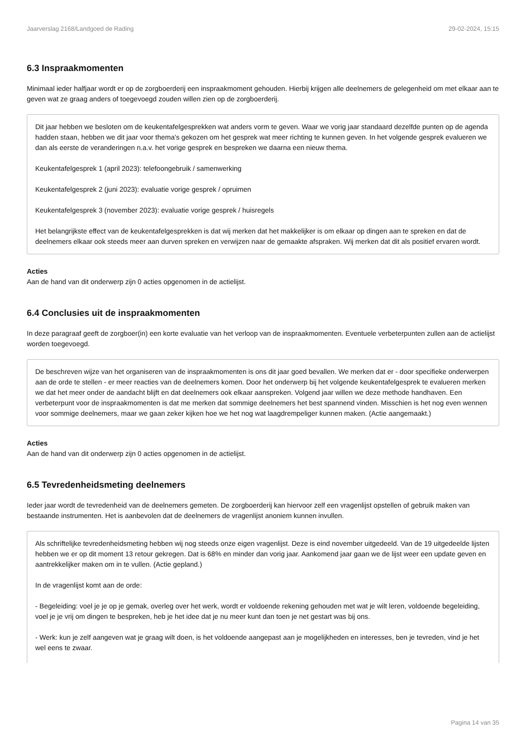Jaarverslag 2168/Landgoed de Rading 29-02-2024, 15:15
6.3 Inspraakmomenten
Minimaal ieder halfjaar wordt er op de zorgboerderij een inspraakmoment gehouden. Hierbij krijgen alle deelnemers de gelegenheid om met elkaar aan te geven wat ze graag anders of toegevoegd zouden willen zien op de zorgboerderij.
Dit jaar hebben we besloten om de keukentafelgesprekken wat anders vorm te geven. Waar we vorig jaar standaard dezelfde punten op de agenda hadden staan, hebben we dit jaar voor thema's gekozen om het gesprek wat meer richting te kunnen geven. In het volgende gesprek evalueren we dan als eerste de veranderingen n.a.v. het vorige gesprek en bespreken we daarna een nieuw thema.
Keukentafelgesprek 1 (april 2023): telefoongebruik / samenwerking
Keukentafelgesprek 2 (juni 2023): evaluatie vorige gesprek / opruimen
Keukentafelgesprek 3 (november 2023): evaluatie vorige gesprek / huisregels
Het belangrijkste effect van de keukentafelgesprekken is dat wij merken dat het makkelijker is om elkaar op dingen aan te spreken en dat de deelnemers elkaar ook steeds meer aan durven spreken en verwijzen naar de gemaakte afspraken. Wij merken dat dit als positief ervaren wordt.
Acties
Aan de hand van dit onderwerp zijn 0 acties opgenomen in de actielijst.
6.4 Conclusies uit de inspraakmomenten
In deze paragraaf geeft de zorgboer(in) een korte evaluatie van het verloop van de inspraakmomenten. Eventuele verbeterpunten zullen aan de actielijst worden toegevoegd.
De beschreven wijze van het organiseren van de inspraakmomenten is ons dit jaar goed bevallen. We merken dat er - door specifieke onderwerpen aan de orde te stellen - er meer reacties van de deelnemers komen. Door het onderwerp bij het volgende keukentafelgesprek te evalueren merken we dat het meer onder de aandacht blijft en dat deelnemers ook elkaar aanspreken. Volgend jaar willen we deze methode handhaven. Een verbeterpunt voor de inspraakmomenten is dat me merken dat sommige deelnemers het best spannend vinden. Misschien is het nog even wennen voor sommige deelnemers, maar we gaan zeker kijken hoe we het nog wat laagdrempeliger kunnen maken. (Actie aangemaakt.)
Acties
Aan de hand van dit onderwerp zijn 0 acties opgenomen in de actielijst.
6.5 Tevredenheidsmeting deelnemers
Ieder jaar wordt de tevredenheid van de deelnemers gemeten. De zorgboerderij kan hiervoor zelf een vragenlijst opstellen of gebruik maken van bestaande instrumenten. Het is aanbevolen dat de deelnemers de vragenlijst anoniem kunnen invullen.
Als schriftelijke tevredenheidsmeting hebben wij nog steeds onze eigen vragenlijst. Deze is eind november uitgedeeld. Van de 19 uitgedeelde lijsten hebben we er op dit moment 13 retour gekregen. Dat is 68% en minder dan vorig jaar. Aankomend jaar gaan we de lijst weer een update geven en aantrekkelijker maken om in te vullen. (Actie gepland.)
In de vragenlijst komt aan de orde:
- Begeleiding: voel je je op je gemak, overleg over het werk, wordt er voldoende rekening gehouden met wat je wilt leren, voldoende begeleiding, voel je je vrij om dingen te bespreken, heb je het idee dat je nu meer kunt dan toen je net gestart was bij ons.
- Werk: kun je zelf aangeven wat je graag wilt doen, is het voldoende aangepast aan je mogelijkheden en interesses, ben je tevreden, vind je het wel eens te zwaar.
Pagina 14 van 35